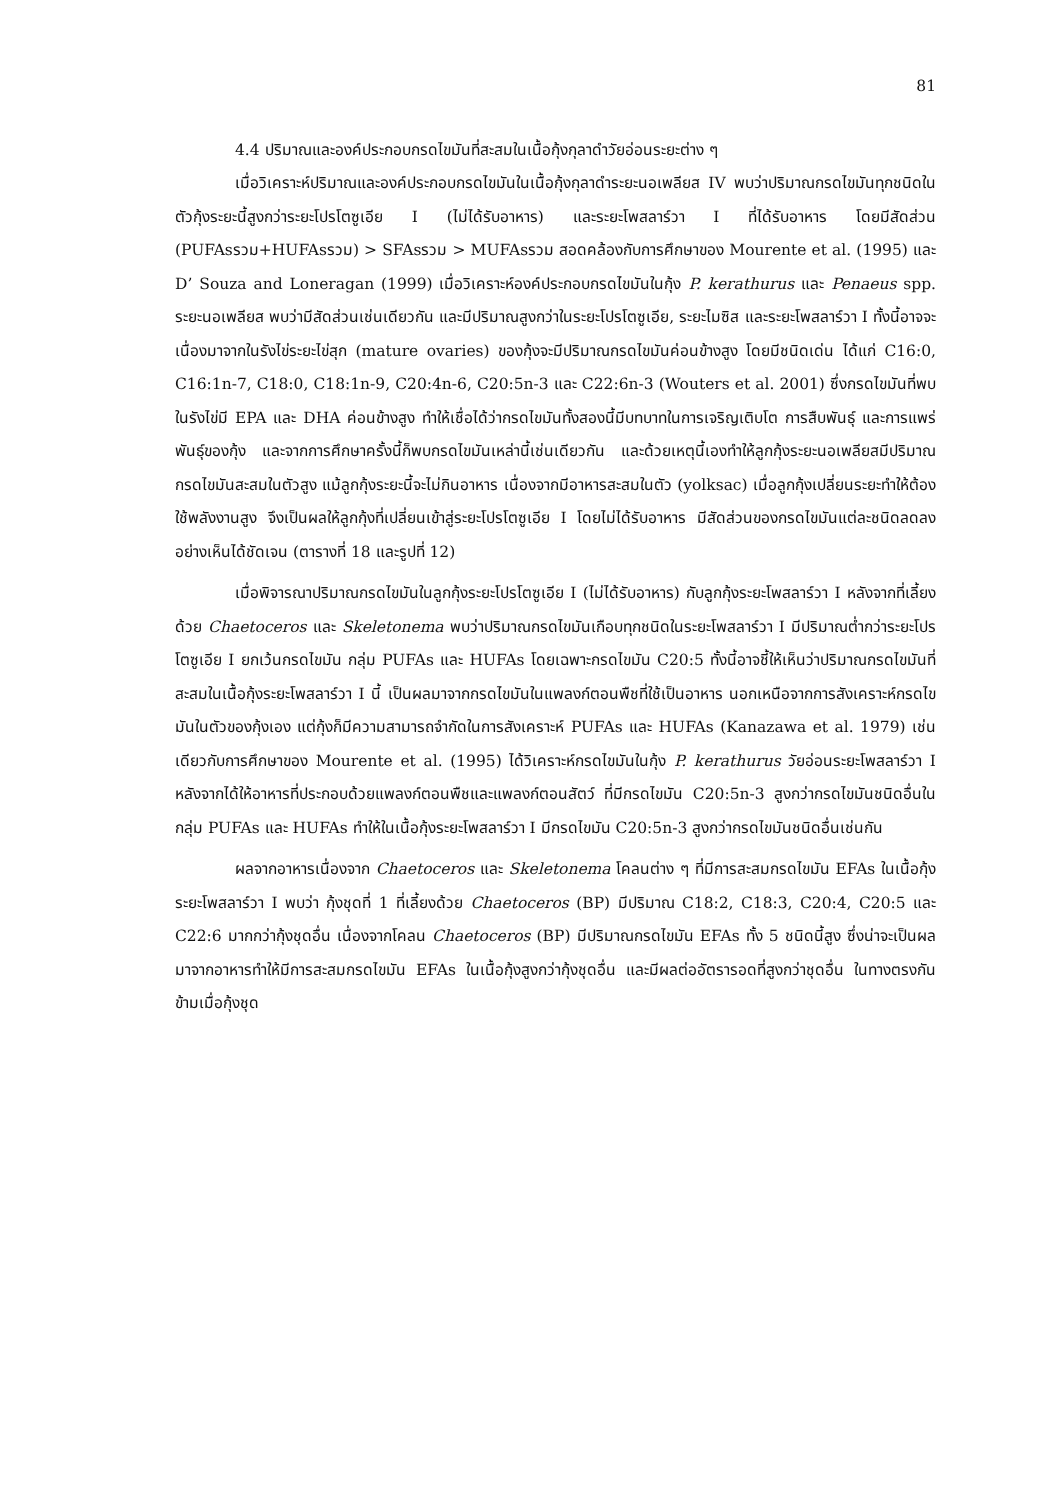81
4.4 ปริมาณและองค์ประกอบกรดไขมันที่สะสมในเนื้อกุ้งกุลาดำวัยอ่อนระยะต่าง ๆ
เมื่อวิเคราะห์ปริมาณและองค์ประกอบกรดไขมันในเนื้อกุ้งกุลาดำระยะนอเพลียส IV พบว่าปริมาณกรดไขมันทุกชนิดในตัวกุ้งระยะนี้สูงกว่าระยะโปรโตซูเอีย I (ไม่ได้รับอาหาร) และระยะโพสลาร์วา I ที่ได้รับอาหาร โดยมีสัดส่วน (PUFAsรวม+HUFAsรวม) > SFAsรวม > MUFAsรวม สอดคล้องกับการศึกษาของ Mourente et al. (1995) และ D’ Souza and Loneragan (1999) เมื่อวิเคราะห์องค์ประกอบกรดไขมันในกุ้ง P. kerathurus และ Penaeus spp. ระยะนอเพลียส พบว่ามีสัดส่วนเช่นเดียวกัน และมีปริมาณสูงกว่าในระยะโปรโตซูเอีย, ระยะไมซิส และระยะโพสลาร์วา I ทั้งนี้อาจจะเนื่องมาจากในรังไข่ระยะไข่สุก (mature ovaries) ของกุ้งจะมีปริมาณกรดไขมันค่อนข้างสูง โดยมีชนิดเด่น ได้แก่ C16:0, C16:1n-7, C18:0, C18:1n-9, C20:4n-6, C20:5n-3 และ C22:6n-3 (Wouters et al. 2001) ซึ่งกรดไขมันที่พบในรังไข่มี EPA และ DHA ค่อนข้างสูง ทำให้เชื่อได้ว่ากรดไขมันทั้งสองนี้มีบทบาทในการเจริญเติบโต การสืบพันธุ์ และการแพร่พันธุ์ของกุ้ง และจากการศึกษาครั้งนี้ก็พบกรดไขมันเหล่านี้เช่นเดียวกัน และด้วยเหตุนี้เองทำให้ลูกกุ้งระยะนอเพลียสมีปริมาณกรดไขมันสะสมในตัวสูง แม้ลูกกุ้งระยะนี้จะไม่กินอาหาร เนื่องจากมีอาหารสะสมในตัว (yolksac) เมื่อลูกกุ้งเปลี่ยนระยะทำให้ต้องใช้พลังงานสูง จึงเป็นผลให้ลูกกุ้งที่เปลี่ยนเข้าสู่ระยะโปรโตซูเอีย I โดยไม่ได้รับอาหาร มีสัดส่วนของกรดไขมันแต่ละชนิดลดลงอย่างเห็นได้ชัดเจน (ตารางที่ 18 และรูปที่ 12)
เมื่อพิจารณาปริมาณกรดไขมันในลูกกุ้งระยะโปรโตซูเอีย I (ไม่ได้รับอาหาร) กับลูกกุ้งระยะโพสลาร์วา I หลังจากที่เลี้ยงด้วย Chaetoceros และ Skeletonema พบว่าปริมาณกรดไขมันเกือบทุกชนิดในระยะโพสลาร์วา I มีปริมาณต่ำกว่าระยะโปรโตซูเอีย I ยกเว้นกรดไขมัน กลุ่ม PUFAs และ HUFAs โดยเฉพาะกรดไขมัน C20:5 ทั้งนี้อาจชี้ให้เห็นว่าปริมาณกรดไขมันที่สะสมในเนื้อกุ้งระยะโพสลาร์วา I นี้ เป็นผลมาจากกรดไขมันในแพลงก์ตอนพืชที่ใช้เป็นอาหาร นอกเหนือจากการสังเคราะห์กรดไขมันในตัวของกุ้งเอง แต่กุ้งก็มีความสามารถจำกัดในการสังเคราะห์ PUFAs และ HUFAs (Kanazawa et al. 1979) เช่นเดียวกับการศึกษาของ Mourente et al. (1995) ได้วิเคราะห์กรดไขมันในกุ้ง P. kerathurus วัยอ่อนระยะโพสลาร์วา I หลังจากได้ให้อาหารที่ประกอบด้วยแพลงก์ตอนพืชและแพลงก์ตอนสัตว์ ที่มีกรดไขมัน C20:5n-3 สูงกว่ากรดไขมันชนิดอื่นในกลุ่ม PUFAs และ HUFAs ทำให้ในเนื้อกุ้งระยะโพสลาร์วา I มีกรดไขมัน C20:5n-3 สูงกว่ากรดไขมันชนิดอื่นเช่นกัน
ผลจากอาหารเนื่องจาก Chaetoceros และ Skeletonema โคลนต่าง ๆ ที่มีการสะสมกรดไขมัน EFAs ในเนื้อกุ้งระยะโพสลาร์วา I พบว่า กุ้งชุดที่ 1 ที่เลี้ยงด้วย Chaetoceros (BP) มีปริมาณ C18:2, C18:3, C20:4, C20:5 และ C22:6 มากกว่ากุ้งชุดอื่น เนื่องจากโคลน Chaetoceros (BP) มีปริมาณกรดไขมัน EFAs ทั้ง 5 ชนิดนี้สูง ซึ่งน่าจะเป็นผลมาจากอาหารทำให้มีการสะสมกรดไขมัน EFAs ในเนื้อกุ้งสูงกว่ากุ้งชุดอื่น และมีผลต่ออัตรารอดที่สูงกว่าชุดอื่น ในทางตรงกันข้ามเมื่อกุ้งชุด